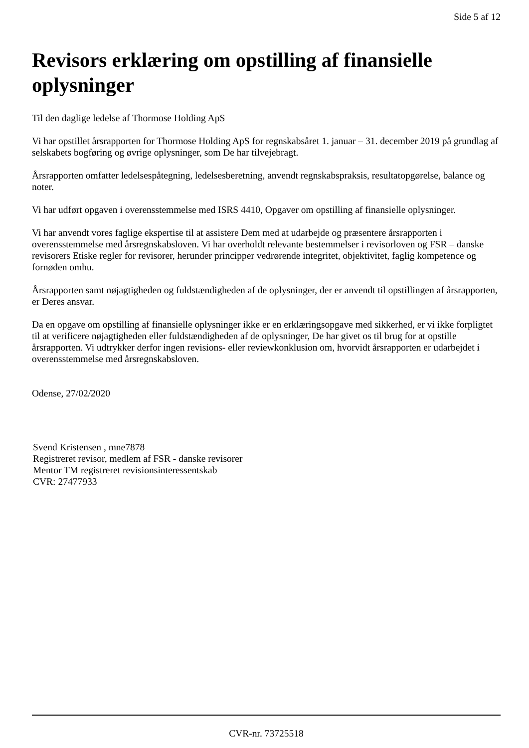Side 5 af 12
Revisors erklæring om opstilling af finansielle oplysninger
Til den daglige ledelse af Thormose Holding ApS
Vi har opstillet årsrapporten for Thormose Holding ApS for regnskabsåret 1. januar – 31. december 2019 på grundlag af selskabets bogføring og øvrige oplysninger, som De har tilvejebragt.
Årsrapporten omfatter ledelsespåtegning, ledelsesberetning, anvendt regnskabspraksis, resultatopgørelse, balance og noter.
Vi har udført opgaven i overensstemmelse med ISRS 4410, Opgaver om opstilling af finansielle oplysninger.
Vi har anvendt vores faglige ekspertise til at assistere Dem med at udarbejde og præsentere årsrapporten i overensstemmelse med årsregnskabsloven. Vi har overholdt relevante bestemmelser i revisorloven og FSR – danske revisorers Etiske regler for revisorer, herunder principper vedrørende integritet, objektivitet, faglig kompetence og fornøden omhu.
Årsrapporten samt nøjagtigheden og fuldstændigheden af de oplysninger, der er anvendt til opstillingen af årsrapporten, er Deres ansvar.
Da en opgave om opstilling af finansielle oplysninger ikke er en erklæringsopgave med sikkerhed, er vi ikke forpligtet til at verificere nøjagtigheden eller fuldstændigheden af de oplysninger, De har givet os til brug for at opstille årsrapporten. Vi udtrykker derfor ingen revisions- eller reviewkonklusion om, hvorvidt årsrapporten er udarbejdet i overensstemmelse med årsregnskabsloven.
Odense, 27/02/2020
Svend Kristensen , mne7878
Registreret revisor, medlem af FSR - danske revisorer
Mentor TM registreret revisionsinteressentskab
CVR: 27477933
CVR-nr. 73725518